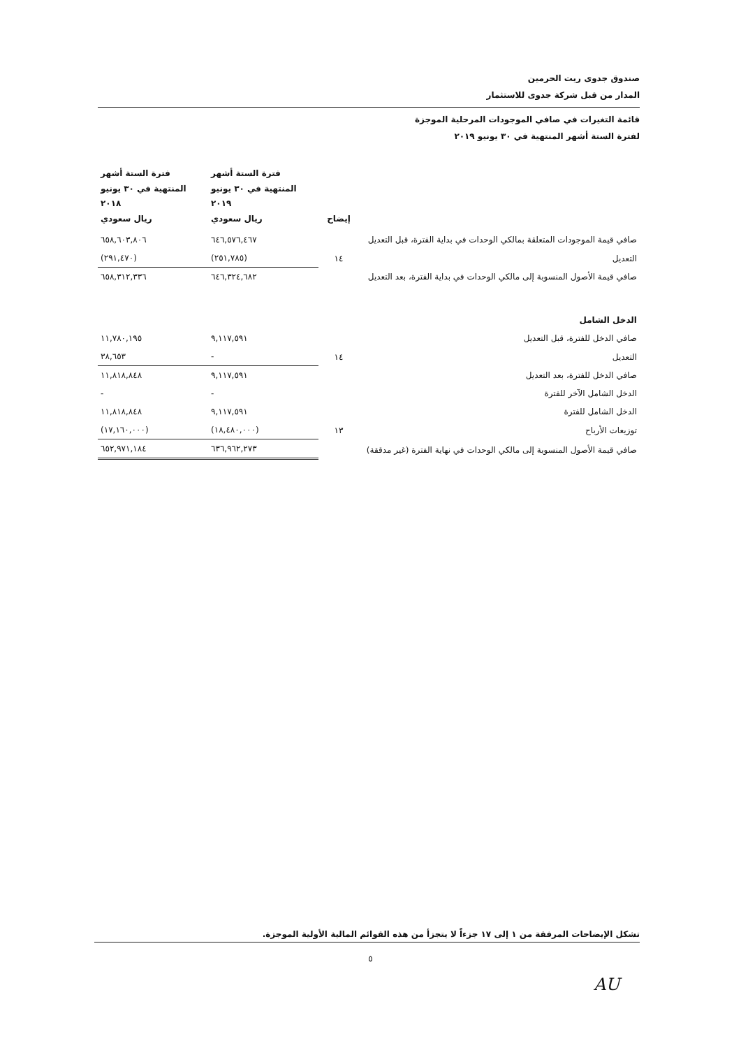صندوق جدوى ريت الحرمين
المدار من قبل شركة جدوى للاستثمار
قائمة التغيرات في صافي الموجودات المرحلية الموجزة
لفترة الستة أشهر المنتهية في ٣٠ يونيو ٢٠١٩
| | إيضاح | فترة الستة أشهر المنتهية في ٣٠ يونيو ٢٠١٩ ريال سعودي | فترة الستة أشهر المنتهية في ٣٠ يونيو ٢٠١٨ ريال سعودي |
| صافي قيمة الموجودات المتعلقة بمالكي الوحدات في بداية الفترة، قبل التعديل | | ٦٤٦,٥٧٦,٤٦٧ | ٦٥٨,٦٠٣,٨٠٦ |
| التعديل | ١٤ | (٢٥١,٧٨٥) | (٢٩١,٤٧٠) |
| صافي قيمة الأصول المنسوبة إلى مالكي الوحدات في بداية الفترة، بعد التعديل | | ٦٤٦,٣٢٤,٦٨٢ | ٦٥٨,٣١٢,٣٣٦ |
| الدخل الشامل | | | |
| صافي الدخل للفترة، قبل التعديل | | ٩,١١٧,٥٩١ | ١١,٧٨٠,١٩٥ |
| التعديل | ١٤ | - | ٣٨,٦٥٣ |
| صافي الدخل للفترة، بعد التعديل | | ٩,١١٧,٥٩١ | ١١,٨١٨,٨٤٨ |
| الدخل الشامل الآخر للفترة | | - | - |
| الدخل الشامل للفترة | | ٩,١١٧,٥٩١ | ١١,٨١٨,٨٤٨ |
| توزيعات الأرباح | ١٣ | (١٨,٤٨٠,٠٠٠) | (١٧,١٦٠,٠٠٠) |
| صافي قيمة الأصول المنسوبة إلى مالكي الوحدات في نهاية الفترة (غير مدققة) | | ٦٣٦,٩٦٢,٢٧٣ | ٦٥٢,٩٧١,١٨٤ |
تشكل الإيضاحات المرفقة من ١ إلى ١٧ جزءاً لا يتجزأ من هذه القوائم المالية الأولية الموجزة.
٥
AU